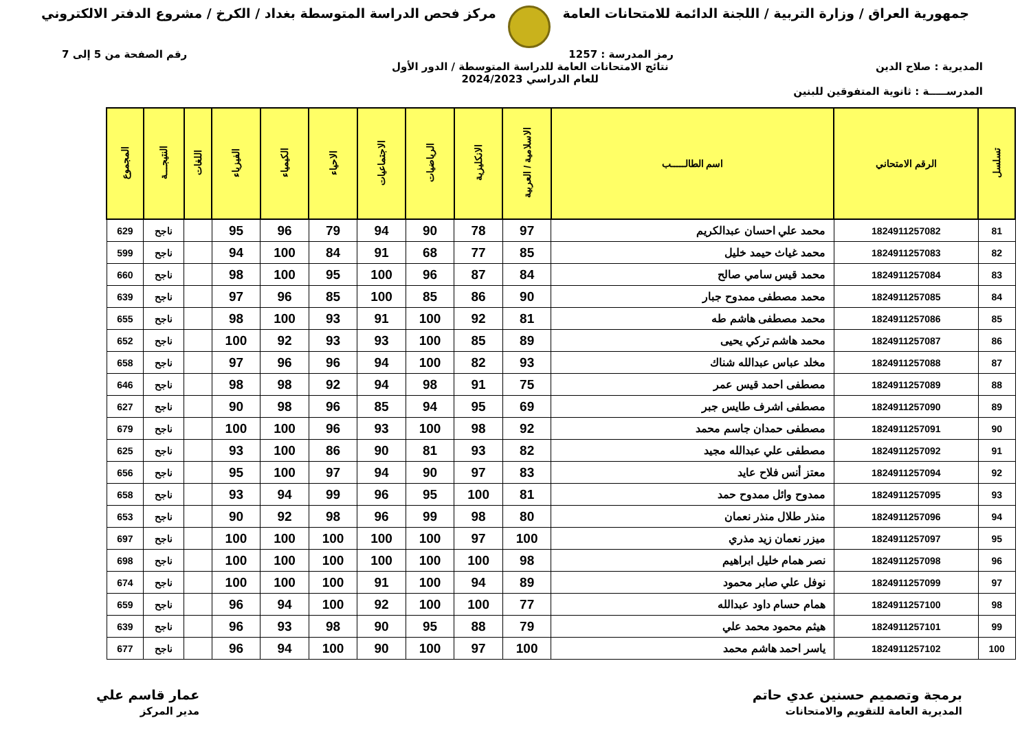جمهورية العراق / وزارة التربية / اللجنة الدائمة للامتحانات العامة
مركز فحص الدراسة المتوسطة بغداد / الكرخ / مشروع الدفتر الالكتروني
رمز المدرسة : 1257 رقم الصفحة من 5 إلى 7
المديرية : صلاح الدين نتائج الامتحانات العامة للدراسة المتوسطة / الدور الأول
للعام الدراسي 2024/2023
المدرســـــة : ثانوية المتفوقين للبنين
| تسلسل | الرقم الامتحاني | اسم الطالـــــب | الاسلامية / العربية | الانكليزية | الرياضيات | الاجتماعيات | الاحياء | الكيمياء | الفيزياء | اللغات | النتيجـــة | المجموع |
| --- | --- | --- | --- | --- | --- | --- | --- | --- | --- | --- | --- | --- |
| 81 | 1824911257082 | محمد علي احسان عبدالكريم | 97 | 78 | 90 | 94 | 79 | 96 | 95 | | ناجح | 629 |
| 82 | 1824911257083 | محمد غياث حيمد خليل | 85 | 77 | 68 | 91 | 84 | 100 | 94 | | ناجح | 599 |
| 83 | 1824911257084 | محمد قيس سامي صالح | 84 | 87 | 96 | 100 | 95 | 100 | 98 | | ناجح | 660 |
| 84 | 1824911257085 | محمد مصطفى ممدوح جبار | 90 | 86 | 85 | 100 | 85 | 96 | 97 | | ناجح | 639 |
| 85 | 1824911257086 | محمد مصطفى هاشم طه | 81 | 92 | 100 | 91 | 93 | 100 | 98 | | ناجح | 655 |
| 86 | 1824911257087 | محمد هاشم تركي يحيى | 89 | 85 | 100 | 93 | 93 | 92 | 100 | | ناجح | 652 |
| 87 | 1824911257088 | مخلد عباس عبدالله شناك | 93 | 82 | 100 | 94 | 96 | 96 | 97 | | ناجح | 658 |
| 88 | 1824911257089 | مصطفى احمد قيس عمر | 75 | 91 | 98 | 94 | 92 | 98 | 98 | | ناجح | 646 |
| 89 | 1824911257090 | مصطفى اشرف طايس جبر | 69 | 95 | 94 | 85 | 96 | 98 | 90 | | ناجح | 627 |
| 90 | 1824911257091 | مصطفى حمدان جاسم محمد | 92 | 98 | 100 | 93 | 96 | 100 | 100 | | ناجح | 679 |
| 91 | 1824911257092 | مصطفى علي عبدالله مجيد | 82 | 93 | 81 | 90 | 86 | 100 | 93 | | ناجح | 625 |
| 92 | 1824911257094 | معتز أنس فلاح عايد | 83 | 97 | 90 | 94 | 97 | 100 | 95 | | ناجح | 656 |
| 93 | 1824911257095 | ممدوح وائل ممدوح حمد | 81 | 100 | 95 | 96 | 99 | 94 | 93 | | ناجح | 658 |
| 94 | 1824911257096 | منذر طلال منذر نعمان | 80 | 98 | 99 | 96 | 98 | 92 | 90 | | ناجح | 653 |
| 95 | 1824911257097 | ميزر نعمان زيد مذري | 100 | 97 | 100 | 100 | 100 | 100 | 100 | | ناجح | 697 |
| 96 | 1824911257098 | نصر همام خليل ابراهيم | 98 | 100 | 100 | 100 | 100 | 100 | 100 | | ناجح | 698 |
| 97 | 1824911257099 | نوفل علي صابر محمود | 89 | 94 | 100 | 91 | 100 | 100 | 100 | | ناجح | 674 |
| 98 | 1824911257100 | همام حسام داود عبدالله | 77 | 100 | 100 | 92 | 100 | 94 | 96 | | ناجح | 659 |
| 99 | 1824911257101 | هيثم محمود محمد علي | 79 | 88 | 95 | 90 | 98 | 93 | 96 | | ناجح | 639 |
| 100 | 1824911257102 | ياسر احمد هاشم محمد | 100 | 97 | 100 | 90 | 100 | 94 | 96 | | ناجح | 677 |
برمجة وتصميم حسنين عدي حاتم
المديرية العامة للتقويم والامتحانات
عمار قاسم علي
مدير المركز